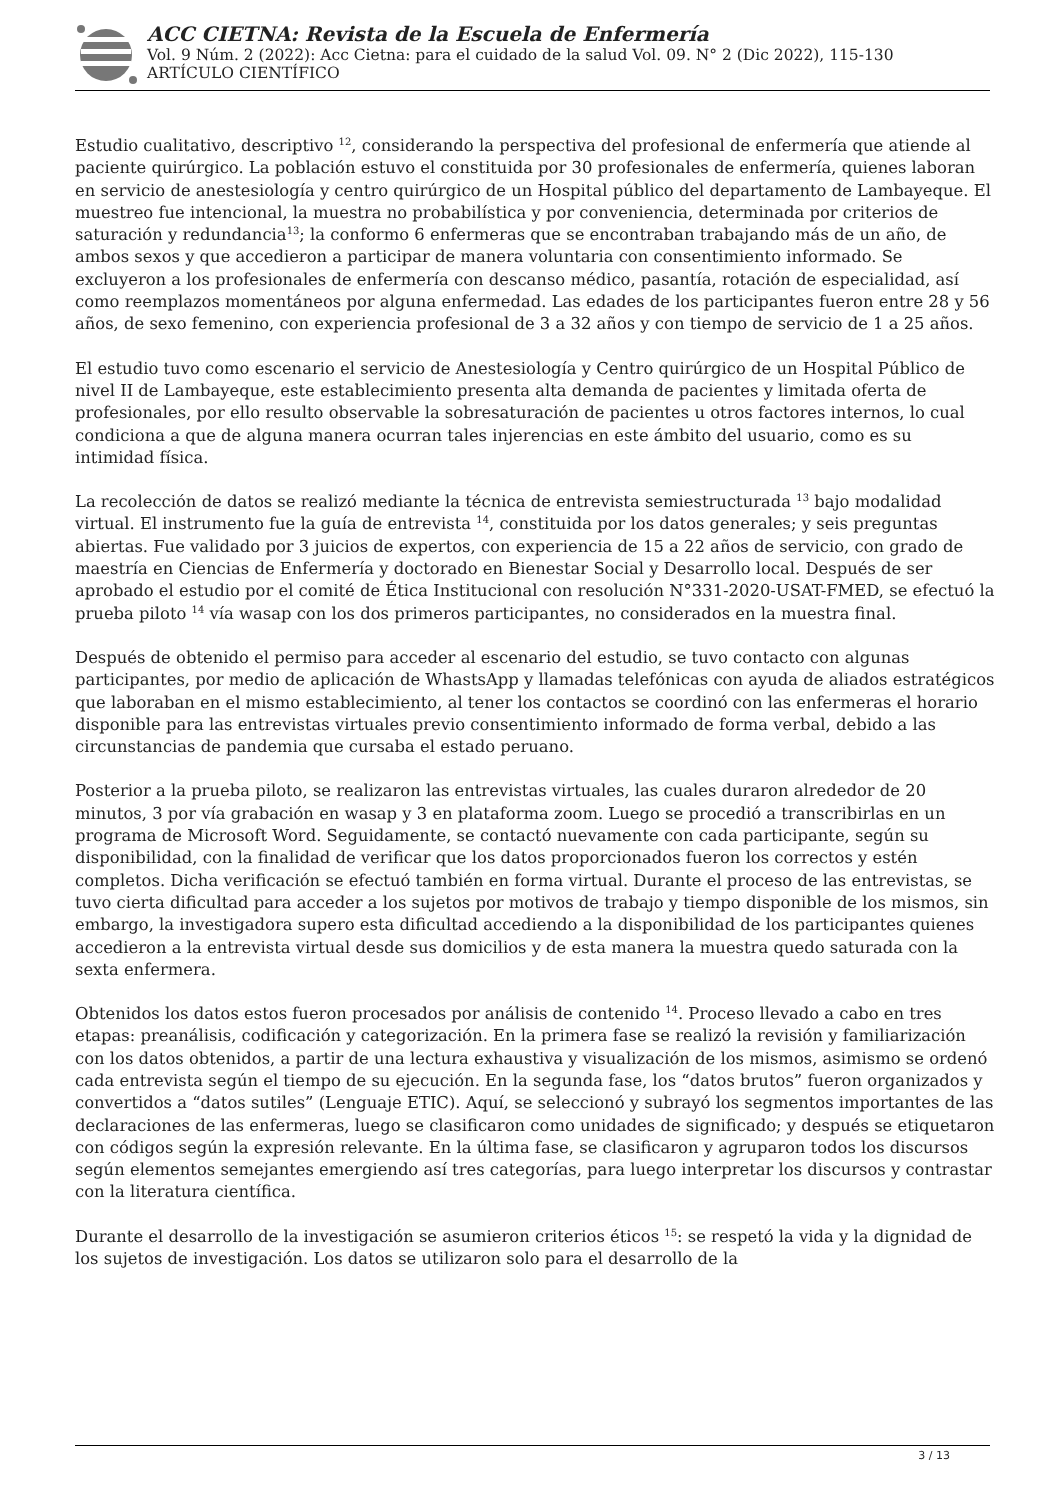ACC CIETNA: Revista de la Escuela de Enfermería
Vol. 9 Núm. 2 (2022): Acc Cietna: para el cuidado de la salud Vol. 09. N° 2 (Dic 2022), 115-130
ARTÍCULO CIENTÍFICO
Estudio cualitativo, descriptivo <sup>12</sup>, considerando la perspectiva del profesional de enfermería que atiende al paciente quirúrgico. La población estuvo el constituida por 30 profesionales de enfermería, quienes laboran en servicio de anestesiología y centro quirúrgico de un Hospital público del departamento de Lambayeque. El muestreo fue intencional, la muestra no probabilística y por conveniencia, determinada por criterios de saturación y redundancia<sup>13</sup>; la conformo 6 enfermeras que se encontraban trabajando más de un año, de ambos sexos y que accedieron a participar de manera voluntaria con consentimiento informado. Se excluyeron a los profesionales de enfermería con descanso médico, pasantía, rotación de especialidad, así como reemplazos momentáneos por alguna enfermedad. Las edades de los participantes fueron entre 28 y 56 años, de sexo femenino, con experiencia profesional de 3 a 32 años y con tiempo de servicio de 1 a 25 años.
El estudio tuvo como escenario el servicio de Anestesiología y Centro quirúrgico de un Hospital Público de nivel II de Lambayeque, este establecimiento presenta alta demanda de pacientes y limitada oferta de profesionales, por ello resulto observable la sobresaturación de pacientes u otros factores internos, lo cual condiciona a que de alguna manera ocurran tales injerencias en este ámbito del usuario, como es su intimidad física.
La recolección de datos se realizó mediante la técnica de entrevista semiestructurada <sup>13</sup> bajo modalidad virtual. El instrumento fue la guía de entrevista <sup>14</sup>, constituida por los datos generales; y seis preguntas abiertas. Fue validado por 3 juicios de expertos, con experiencia de 15 a 22 años de servicio, con grado de maestría en Ciencias de Enfermería y doctorado en Bienestar Social y Desarrollo local. Después de ser aprobado el estudio por el comité de Ética Institucional con resolución N°331-2020-USAT-FMED, se efectuó la prueba piloto <sup>14</sup> vía wasap con los dos primeros participantes, no considerados en la muestra final.
Después de obtenido el permiso para acceder al escenario del estudio, se tuvo contacto con algunas participantes, por medio de aplicación de WhastsApp y llamadas telefónicas con ayuda de aliados estratégicos que laboraban en el mismo establecimiento, al tener los contactos se coordinó con las enfermeras el horario disponible para las entrevistas virtuales previo consentimiento informado de forma verbal, debido a las circunstancias de pandemia que cursaba el estado peruano.
Posterior a la prueba piloto, se realizaron las entrevistas virtuales, las cuales duraron alrededor de 20 minutos, 3 por vía grabación en wasap y 3 en plataforma zoom. Luego se procedió a transcribirlas en un programa de Microsoft Word. Seguidamente, se contactó nuevamente con cada participante, según su disponibilidad, con la finalidad de verificar que los datos proporcionados fueron los correctos y estén completos. Dicha verificación se efectuó también en forma virtual. Durante el proceso de las entrevistas, se tuvo cierta dificultad para acceder a los sujetos por motivos de trabajo y tiempo disponible de los mismos, sin embargo, la investigadora supero esta dificultad accediendo a la disponibilidad de los participantes quienes accedieron a la entrevista virtual desde sus domicilios y de esta manera la muestra quedo saturada con la sexta enfermera.
Obtenidos los datos estos fueron procesados por análisis de contenido <sup>14</sup>. Proceso llevado a cabo en tres etapas: preanálisis, codificación y categorización. En la primera fase se realizó la revisión y familiarización con los datos obtenidos, a partir de una lectura exhaustiva y visualización de los mismos, asimismo se ordenó cada entrevista según el tiempo de su ejecución. En la segunda fase, los “datos brutos” fueron organizados y convertidos a “datos sutiles” (Lenguaje ETIC). Aquí, se seleccionó y subrayó los segmentos importantes de las declaraciones de las enfermeras, luego se clasificaron como unidades de significado; y después se etiquetaron con códigos según la expresión relevante. En la última fase, se clasificaron y agruparon todos los discursos según elementos semejantes emergiendo así tres categorías, para luego interpretar los discursos y contrastar con la literatura científica.
Durante el desarrollo de la investigación se asumieron criterios éticos <sup>15</sup>: se respetó la vida y la dignidad de los sujetos de investigación. Los datos se utilizaron solo para el desarrollo de la
3 / 13